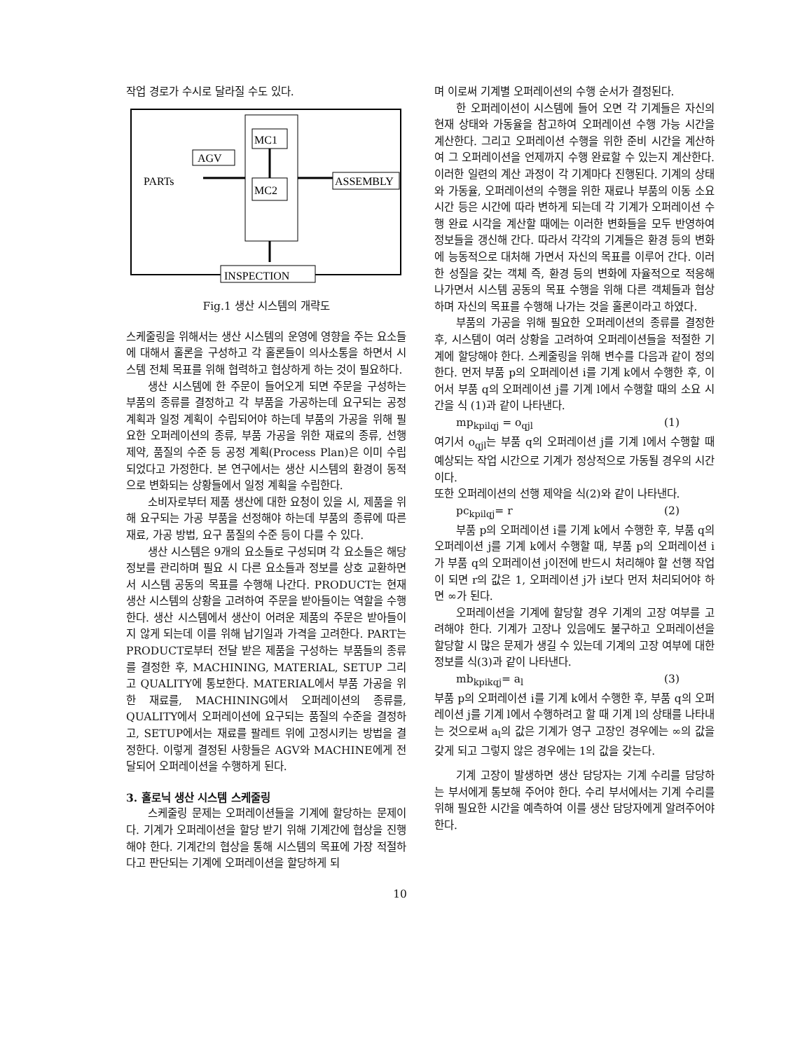작업 경로가 수시로 달라질 수도 있다.
MC1
MC2
AGV
PARTs
ASSEMBLY
INSPECTION
Fig.1 생산 시스템의 개략도
스케줄링을 위해서는 생산 시스템의 운영에 영향을 주는 요소들에 대해서 홀론을 구성하고 각 홀론들이 의사소통을 하면서 시스템 전체 목표를 위해 협력하고 협상하게 하는 것이 필요하다.
생산 시스템에 한 주문이 들어오게 되면 주문을 구성하는 부품의 종류를 결정하고 각 부품을 가공하는데 요구되는 공정 계획과 일정 계획이 수립되어야 하는데 부품의 가공을 위해 필요한 오퍼레이션의 종류, 부품 가공을 위한 재료의 종류, 선행 제약, 품질의 수준 등 공정 계획(Process Plan)은 이미 수립되었다고 가정한다. 본 연구에서는 생산 시스템의 환경이 동적으로 변화되는 상황들에서 일정 계획을 수립한다.
소비자로부터 제품 생산에 대한 요청이 있을 시, 제품을 위해 요구되는 가공 부품을 선정해야 하는데 부품의 종류에 따른 재료, 가공 방법, 요구 품질의 수준 등이 다를 수 있다.
생산 시스템은 9개의 요소들로 구성되며 각 요소들은 해당 정보를 관리하며 필요 시 다른 요소들과 정보를 상호 교환하면서 시스템 공동의 목표를 수행해 나간다. PRODUCT는 현재 생산 시스템의 상황을 고려하여 주문을 받아들이는 역할을 수행한다. 생산 시스템에서 생산이 어려운 제품의 주문은 받아들이지 않게 되는데 이를 위해 납기일과 가격을 고려한다. PART는 PRODUCT로부터 전달 받은 제품을 구성하는 부품들의 종류를 결정한 후, MACHINING, MATERIAL, SETUP 그리고 QUALITY에 통보한다. MATERIAL에서 부품 가공을 위한 재료를, MACHINING에서 오퍼레이션의 종류를, QUALITY에서 오퍼레이션에 요구되는 품질의 수준을 결정하고, SETUP에서는 재료를 팔레트 위에 고정시키는 방법을 결정한다. 이렇게 결정된 사항들은 AGV와 MACHINE에게 전달되어 오퍼레이션을 수행하게 된다.
3. 홀로닉 생산 시스템 스케줄링
스케줄링 문제는 오퍼레이션들을 기계에 할당하는 문제이다. 기계가 오퍼레이션을 할당 받기 위해 기계간에 협상을 진행해야 한다. 기계간의 협상을 통해 시스템의 목표에 가장 적절하다고 판단되는 기계에 오퍼레이션을 할당하게 되
며 이로써 기계별 오퍼레이션의 수행 순서가 결정된다.
한 오퍼레이션이 시스템에 들어 오면 각 기계들은 자신의 현재 상태와 가동율을 참고하여 오퍼레이션 수행 가능 시간을 계산한다. 그리고 오퍼레이션 수행을 위한 준비 시간을 계산하여 그 오퍼레이션을 언제까지 수행 완료할 수 있는지 계산한다. 이러한 일련의 계산 과정이 각 기계마다 진행된다. 기계의 상태와 가동율, 오퍼레이션의 수행을 위한 재료나 부품의 이동 소요시간 등은 시간에 따라 변하게 되는데 각 기계가 오퍼레이션 수행 완료 시각을 계산할 때에는 이러한 변화들을 모두 반영하여 정보들을 갱신해 간다. 따라서 각각의 기계들은 환경 등의 변화에 능동적으로 대처해 가면서 자신의 목표를 이루어 간다. 이러한 성질을 갖는 객체 즉, 환경 등의 변화에 자율적으로 적응해 나가면서 시스템 공동의 목표 수행을 위해 다른 객체들과 협상하며 자신의 목표를 수행해 나가는 것을 홀론이라고 하였다.
부품의 가공을 위해 필요한 오퍼레이션의 종류를 결정한 후, 시스템이 여러 상황을 고려하여 오퍼레이션들을 적절한 기계에 할당해야 한다. 스케줄링을 위해 변수를 다음과 같이 정의한다. 먼저 부품 p의 오퍼레이션 i를 기계 k에서 수행한 후, 이어서 부품 q의 오퍼레이션 j를 기계 l에서 수행할 때의 소요 시간을 식 (1)과 같이 나타낸다.
mp<sub>kpilqj</sub> = o<sub>qjl</sub> (1)
여기서 o<sub>qjl</sub>는 부품 q의 오퍼레이션 j를 기계 l에서 수행할 때 예상되는 작업 시간으로 기계가 정상적으로 가동될 경우의 시간이다.
또한 오퍼레이션의 선행 제약을 식(2)와 같이 나타낸다.
pc<sub>kpilqj</sub>= r (2)
부품 p의 오퍼레이션 i를 기계 k에서 수행한 후, 부품 q의 오퍼레이션 j를 기계 k에서 수행할 때, 부품 p의 오퍼레이션 i가 부품 q의 오퍼레이션 j이전에 반드시 처리해야 할 선행 작업이 되면 r의 값은 1, 오퍼레이션 j가 i보다 먼저 처리되어야 하면 ∞가 된다.
오퍼레이션을 기계에 할당할 경우 기계의 고장 여부를 고려해야 한다. 기계가 고장나 있음에도 불구하고 오퍼레이션을 할당할 시 많은 문제가 생길 수 있는데 기계의 고장 여부에 대한 정보를 식(3)과 같이 나타낸다.
mb<sub>kpikqj</sub>= a<sub>l</sub> (3)
부품 p의 오퍼레이션 i를 기계 k에서 수행한 후, 부품 q의 오퍼레이션 j를 기계 l에서 수행하려고 할 때 기계 l의 상태를 나타내는 것으로써 a<sub>l</sub>의 값은 기계가 영구 고장인 경우에는 ∞의 값을 갖게 되고 그렇지 않은 경우에는 1의 값을 갖는다.
기계 고장이 발생하면 생산 담당자는 기계 수리를 담당하는 부서에게 통보해 주어야 한다. 수리 부서에서는 기계 수리를 위해 필요한 시간을 예측하여 이를 생산 담당자에게 알려주어야 한다.
10